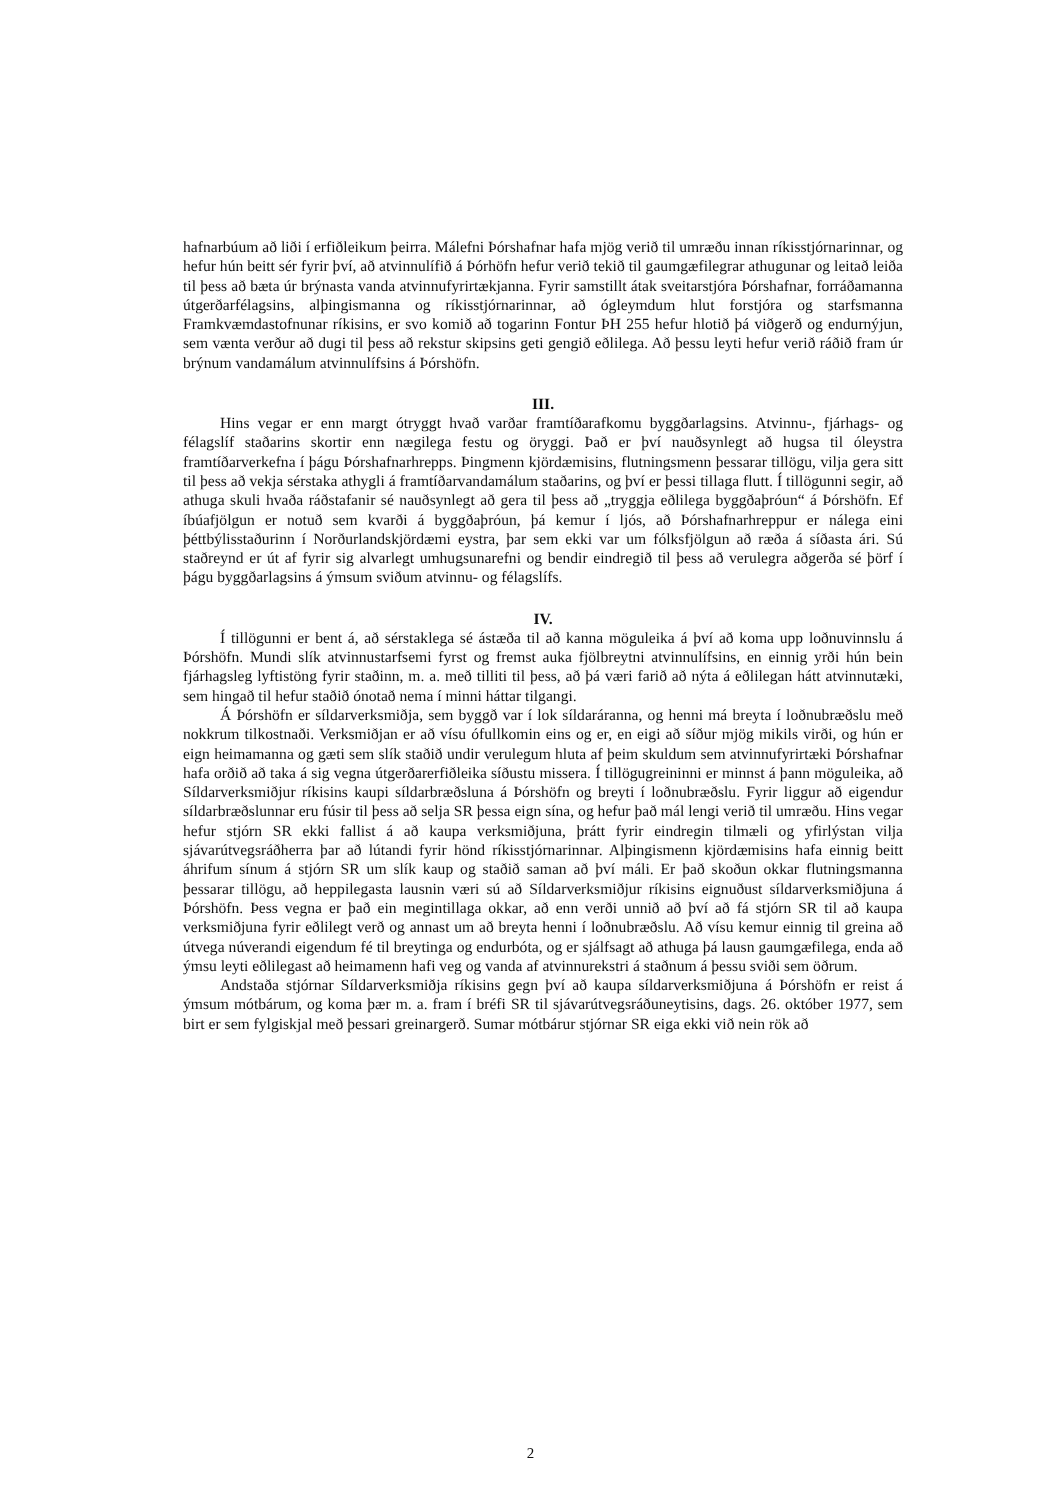hafnarbúum að liði í erfiðleikum þeirra. Málefni Þórshafnar hafa mjög verið til umræðu innan ríkisstjórnarinnar, og hefur hún beitt sér fyrir því, að atvinnulífið á Þórhöfn hefur verið tekið til gaumgæfilegrar athugunar og leitað leiða til þess að bæta úr brýnasta vanda atvinnufyrirtækjanna. Fyrir samstillt átak sveitarstjóra Þórshafnar, forráðamanna útgerðarfélagsins, alþingismanna og ríkisstjórnarinnar, að ógleymdum hlut forstjóra og starfsmanna Framkvæmdastofnunar ríkisins, er svo komið að togarinn Fontur ÞH 255 hefur hlotið þá viðgerð og endurnýjun, sem vænta verður að dugi til þess að rekstur skipsins geti gengið eðlilega. Að þessu leyti hefur verið ráðið fram úr brýnum vandamálum atvinnulífsins á Þórshöfn.
III.
Hins vegar er enn margt ótryggt hvað varðar framtíðarafkomu byggðarlagsins. Atvinnu-, fjárhags- og félagslíf staðarins skortir enn nægilega festu og öryggi. Það er því nauðsynlegt að hugsa til óleystra framtíðarverkefna í þágu Þórshafnarhrepps. Þingmenn kjördæmisins, flutningsmenn þessarar tillögu, vilja gera sitt til þess að vekja sérstaka athygli á framtíðarvandamálum staðarins, og því er þessi tillaga flutt. Í tillögunni segir, að athuga skuli hvaða ráðstafanir sé nauðsynlegt að gera til þess að „tryggja eðlilega byggðaþróun“ á Þórshöfn. Ef íbúafjölgun er notuð sem kvarði á byggðaþróun, þá kemur í ljós, að Þórshafnarhreppur er nálega eini þéttbýlisstaðurinn í Norðurlandskjördæmi eystra, þar sem ekki var um fólksfjölgun að ræða á síðasta ári. Sú staðreynd er út af fyrir sig alvarlegt umhugsunarefni og bendir eindregið til þess að verulegra aðgerða sé þörf í þágu byggðarlagsins á ýmsum sviðum atvinnu- og félagslífs.
IV.
Í tillögunni er bent á, að sérstaklega sé ástæða til að kanna möguleika á því að koma upp loðnuvinnslu á Þórshöfn. Mundi slík atvinnustarfsemi fyrst og fremst auka fjölbreytni atvinnulífsins, en einnig yrði hún bein fjárhagsleg lyftistöng fyrir staðinn, m. a. með tilliti til þess, að þá væri farið að nýta á eðlilegan hátt atvinnutæki, sem hingað til hefur staðið ónotað nema í minni háttar tilgangi.
Á Þórshöfn er síldarverksmiðja, sem byggð var í lok síldaráranna, og henni má breyta í loðnubræðslu með nokkrum tilkostnaði. Verksmiðjan er að vísu ófullkomin eins og er, en eigi að síður mjög mikils virði, og hún er eign heimamanna og gæti sem slík staðið undir verulegum hluta af þeim skuldum sem atvinnufyrirtæki Þórshafnar hafa orðið að taka á sig vegna útgerðarerfiðleika síðustu missera. Í tillögugreininni er minnst á þann möguleika, að Síldarverksmiðjur ríkisins kaupi síldarbræðsluna á Þórshöfn og breyti í loðnubræðslu. Fyrir liggur að eigendur síldarbræðslunnar eru fúsir til þess að selja SR þessa eign sína, og hefur það mál lengi verið til umræðu. Hins vegar hefur stjórn SR ekki fallist á að kaupa verksmiðjuna, þrátt fyrir eindregin tilmæli og yfirlýstan vilja sjávarútvegsráðherra þar að lútandi fyrir hönd ríkisstjórnarinnar. Alþingismenn kjördæmisins hafa einnig beitt áhrifum sínum á stjórn SR um slík kaup og staðið saman að því máli. Er það skoðun okkar flutningsmanna þessarar tillögu, að heppilegasta lausnin væri sú að Síldarverksmiðjur ríkisins eignuðust síldarverksmiðjuna á Þórshöfn. Þess vegna er það ein megintillaga okkar, að enn verði unnið að því að fá stjórn SR til að kaupa verksmiðjuna fyrir eðlilegt verð og annast um að breyta henni í loðnubræðslu. Að vísu kemur einnig til greina að útvega núverandi eigendum fé til breytinga og endurbóta, og er sjálfsagt að athuga þá lausn gaumgæfilega, enda að ýmsu leyti eðlilegast að heimamenn hafi veg og vanda af atvinnurekstri á staðnum á þessu sviði sem öðrum.
Andstaða stjórnar Síldarverksmiðja ríkisins gegn því að kaupa síldarverksmiðjuna á Þórshöfn er reist á ýmsum mótbárum, og koma þær m. a. fram í bréfi SR til sjávarútvegsráðuneytisins, dags. 26. október 1977, sem birt er sem fylgiskjal með þessari greinargerð. Sumar mótbárur stjórnar SR eiga ekki við nein rök að
2